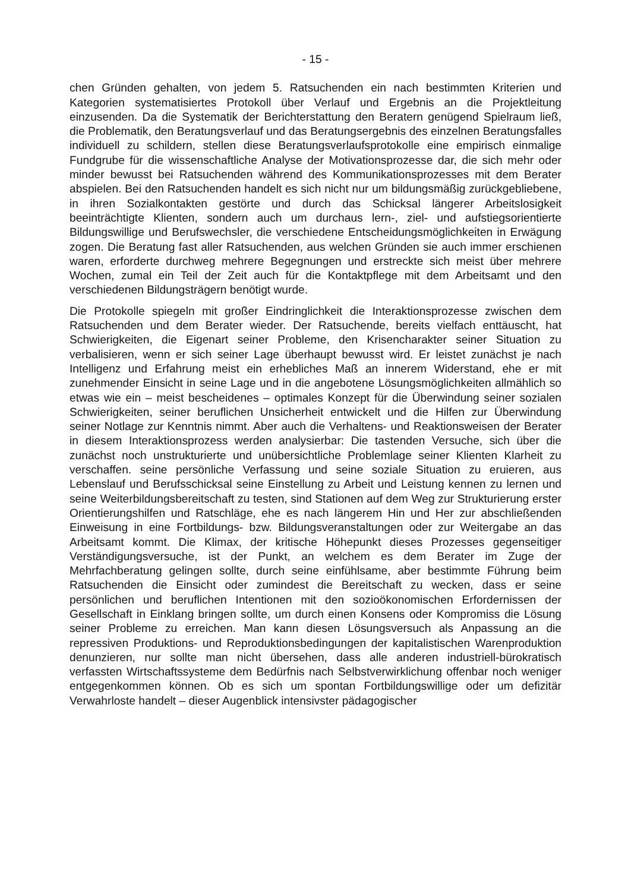- 15 -
chen Gründen gehalten, von jedem 5. Ratsuchenden ein nach bestimmten Kriterien und Kategorien systematisiertes Protokoll über Verlauf und Ergebnis an die Projektleitung einzusenden. Da die Systematik der Berichterstattung den Beratern genügend Spielraum ließ, die Problematik, den Beratungsverlauf und das Beratungsergebnis des einzelnen Beratungsfalles individuell zu schildern, stellen diese Beratungsverlaufsprotokolle eine empirisch einmalige Fundgrube für die wissenschaftliche Analyse der Motivationsprozesse dar, die sich mehr oder minder bewusst bei Ratsuchenden während des Kommunikationsprozesses mit dem Berater abspielen. Bei den Ratsuchenden handelt es sich nicht nur um bildungsmäßig zurückgebliebene, in ihren Sozialkontakten gestörte und durch das Schicksal längerer Arbeitslosigkeit beeinträchtigte Klienten, sondern auch um durchaus lern-, ziel- und aufstiegsorientierte Bildungswillige und Berufswechsler, die verschiedene Entscheidungsmöglichkeiten in Erwägung zogen. Die Beratung fast aller Ratsuchenden, aus welchen Gründen sie auch immer erschienen waren, erforderte durchweg mehrere Begegnungen und erstreckte sich meist über mehrere Wochen, zumal ein Teil der Zeit auch für die Kontaktpflege mit dem Arbeitsamt und den verschiedenen Bildungsträgern benötigt wurde.
Die Protokolle spiegeln mit großer Eindringlichkeit die Interaktionsprozesse zwischen dem Ratsuchenden und dem Berater wieder. Der Ratsuchende, bereits vielfach enttäuscht, hat Schwierigkeiten, die Eigenart seiner Probleme, den Krisencharakter seiner Situation zu verbalisieren, wenn er sich seiner Lage überhaupt bewusst wird. Er leistet zunächst je nach Intelligenz und Erfahrung meist ein erhebliches Maß an innerem Widerstand, ehe er mit zunehmender Einsicht in seine Lage und in die angebotene Lösungsmöglichkeiten allmählich so etwas wie ein – meist bescheidenes – optimales Konzept für die Überwindung seiner sozialen Schwierigkeiten, seiner beruflichen Unsicherheit entwickelt und die Hilfen zur Überwindung seiner Notlage zur Kenntnis nimmt. Aber auch die Verhaltens- und Reaktionsweisen der Berater in diesem Interaktionsprozess werden analysierbar: Die tastenden Versuche, sich über die zunächst noch unstrukturierte und unübersichtliche Problemlage seiner Klienten Klarheit zu verschaffen. seine persönliche Verfassung und seine soziale Situation zu eruieren, aus Lebenslauf und Berufsschicksal seine Einstellung zu Arbeit und Leistung kennen zu lernen und seine Weiterbildungsbereitschaft zu testen, sind Stationen auf dem Weg zur Strukturierung erster Orientierungshilfen und Ratschläge, ehe es nach längerem Hin und Her zur abschließenden Einweisung in eine Fortbildungs- bzw. Bildungsveranstaltungen oder zur Weitergabe an das Arbeitsamt kommt. Die Klimax, der kritische Höhepunkt dieses Prozesses gegenseitiger Verständigungsversuche, ist der Punkt, an welchem es dem Berater im Zuge der Mehrfachberatung gelingen sollte, durch seine einfühlsame, aber bestimmte Führung beim Ratsuchenden die Einsicht oder zumindest die Bereitschaft zu wecken, dass er seine persönlichen und beruflichen Intentionen mit den sozioökonomischen Erfordernissen der Gesellschaft in Einklang bringen sollte, um durch einen Konsens oder Kompromiss die Lösung seiner Probleme zu erreichen. Man kann diesen Lösungsversuch als Anpassung an die repressiven Produktions- und Reproduktionsbedingungen der kapitalistischen Warenproduktion denunzieren, nur sollte man nicht übersehen, dass alle anderen industriell-bürokratisch verfassten Wirtschaftssysteme dem Bedürfnis nach Selbstverwirklichung offenbar noch weniger entgegenkommen können. Ob es sich um spontan Fortbildungswillige oder um defizitär Verwahrloste handelt – dieser Augenblick intensivster pädagogischer